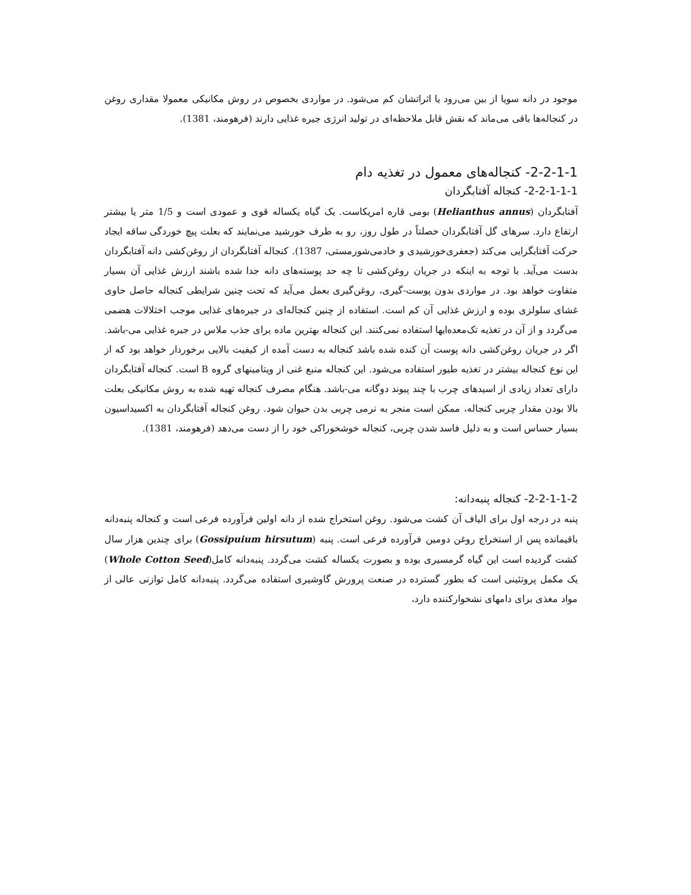موجود در دانه سویا از بین می‌رود یا اثراتشان کم می‌شود. در مواردی بخصوص در روش مکانیکی معمولا مقداری روغن در کنجاله‌ها باقی می‌ماند که نقش قابل ملاحظه‌ای در تولید انرژی جیره غذایی دارند (فرهومند، 1381).
2-2-1-1- کنجاله‌های معمول در تغذیه دام
2-2-1-1-1- کنجاله آفتابگردان
آفتابگردان (Helianthus annus) بومی قاره امریکاست. یک گیاه یکساله قوی و عمودی است و 1/5 متر یا بیشتر ارتفاع دارد. سرهای گل آفتابگردان خصلتاً در طول روز، رو به طرف خورشید می‌نمایند که بعلت پیچ خوردگی ساقه ایجاد حرکت آفتابگرایی می‌کند (جعفری‌خورشیدی و خادمی‌شورمستی، 1387). کنجاله آفتابگردان از روغن‌کشی دانه آفتابگردان بدست می‌آید. با توجه به اینکه در جریان روغن‌کشی تا چه حد پوسته‌های دانه جدا شده باشند ارزش غذایی آن بسیار متفاوت خواهد بود. در مواردی بدون پوست-گیری، روغن‌گیری بعمل می‌آید که تحت چنین شرایطی کنجاله حاصل حاوی غشای سلولزی بوده و ارزش غذایی آن کم است. استفاده از چنین کنجاله‌ای در جیره‌های غذایی موجب اختلالات هضمی می‌گردد و از آن در تغذیه تک‌معده‌ایها استفاده نمی‌کنند. این کنجاله بهترین ماده برای جذب ملاس در جیره غذایی می-باشد. اگر در جریان روغن‌کشی دانه پوست آن کنده شده باشد کنجاله به دست آمده از کیفیت بالایی برخوردار خواهد بود که از این نوع کنجاله بیشتر در تغذیه طیور استفاده می‌شود. این کنجاله منبع غنی از ویتامینهای گروه B است. کنجاله آفتابگردان دارای تعداد زیادی از اسیدهای چرب با چند پیوند دوگانه می-باشد. هنگام مصرف کنجاله تهیه شده به روش مکانیکی بعلت بالا بودن مقدار چربی کنجاله، ممکن است منجر به نرمی چربی بدن حیوان شود. روغن کنجاله آفتابگردان به اکسیداسیون بسیار حساس است و به دلیل فاسد شدن چربی، کنجاله خوشخوراکی خود را از دست می‌دهد (فرهومند، 1381).
2-2-1-1-2- کنجاله پنبه‌دانه:
پنبه در درجه اول برای الیاف آن کشت می‌شود. روغن استخراج شده از دانه اولین فرآورده فرعی است و کنجاله پنبه‌دانه باقیمانده پس از استخراج روغن دومین فرآورده فرعی است. پنبه (Gossipuium hirsutum) برای چندین هزار سال کشت گردیده است این گیاه گرمسیری بوده و بصورت یکساله کشت می‌گردد. پنبه‌دانه کامل(Whole Cotton Seed) یک مکمل پروتئینی است که بطور گسترده در صنعت پرورش گاوشیری استفاده می‌گردد. پنبه‌دانه کامل توازنی عالی از مواد مغذی برای دامهای نشخوارکننده دارد،